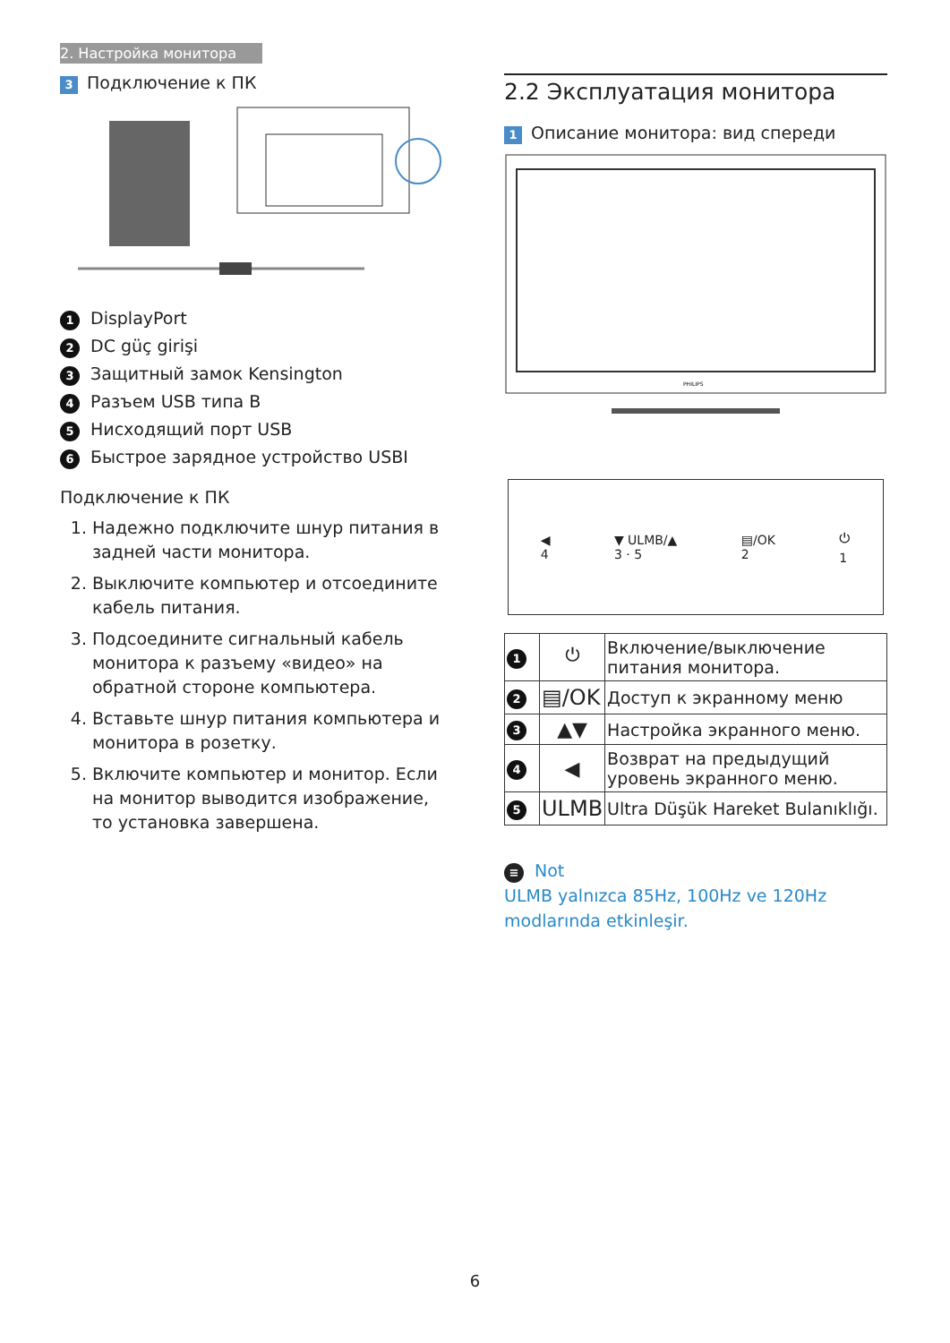2. Настройка монитора
3 Подключение к ПК
1 DisplayPort
2 DC güç girişi
3 Защитный замок Kensington
4 Разъем USB типа B
5 Нисходящий порт USB
6 Быстрое зарядное устройство USBI
Подключение к ПК
1. Надежно подключите шнур питания в задней части монитора.
2. Выключите компьютер и отсоедините кабель питания.
3. Подсоедините сигнальный кабель монитора к разъему «видео» на обратной стороне компьютера.
4. Вставьте шнур питания компьютера и монитора в розетку.
5. Включите компьютер и монитор. Если на монитор выводится изображение, то установка завершена.
2.2 Эксплуатация монитора
1 Описание монитора: вид спереди
PHILIPS
◀
4 ▼ ULMB/▲
3 · 5 ▤/OK
2 ⏻
1
| 1 | ⏻ | Включение/выключение питания монитора. |
| 2 | ▤/OK | Доступ к экранному меню |
| 3 | ▲▼ | Настройка экранного меню. |
| 4 | ◀ | Возврат на предыдущий уровень экранного меню. |
| 5 | ULMB | Ultra Düşük Hareket Bulanıklığı. |
≡ Not
ULMB yalnızca 85Hz, 100Hz ve 120Hz modlarında etkinleşir.
6